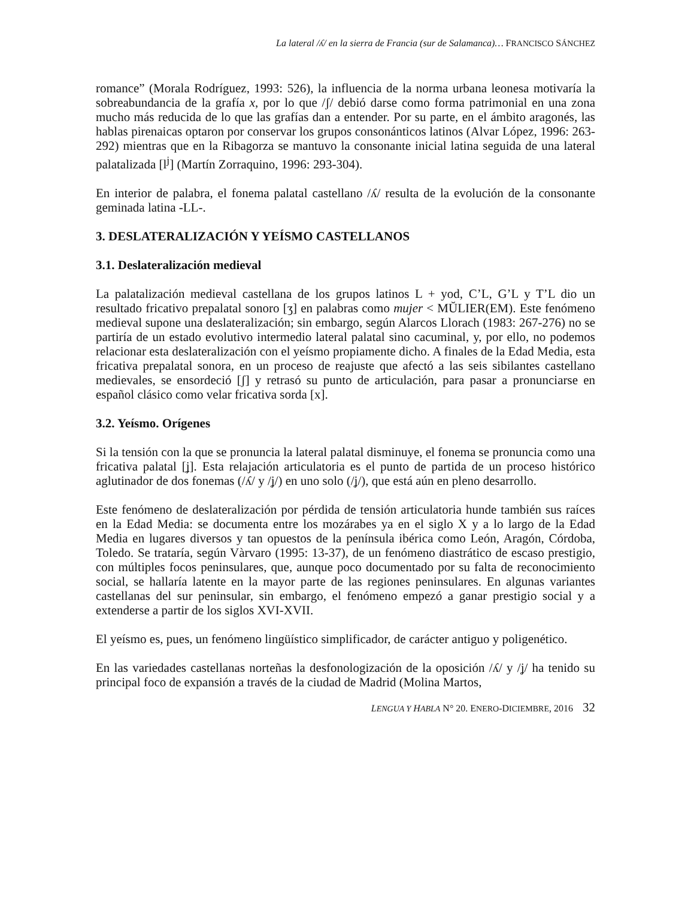La lateral /ʎ/ en la sierra de Francia (sur de Salamanca)… FRANCISCO SÁNCHEZ
romance” (Morala Rodríguez, 1993: 526), la influencia de la norma urbana leonesa motivaría la sobreabundancia de la grafía x, por lo que /ʃ/ debió darse como forma patrimonial en una zona mucho más reducida de lo que las grafías dan a entender. Por su parte, en el ámbito aragonés, las hablas pirenaicas optaron por conservar los grupos consonánticos latinos (Alvar López, 1996: 263-292) mientras que en la Ribagorza se mantuvo la consonante inicial latina seguida de una lateral palatalizada [l<sup>j</sup>] (Martín Zorraquino, 1996: 293-304).
En interior de palabra, el fonema palatal castellano /ʎ/ resulta de la evolución de la consonante geminada latina -LL-.
3. DESLATERALIZACIÓN Y YEÍSMO CASTELLANOS
3.1. Deslateralización medieval
La palatalización medieval castellana de los grupos latinos L + yod, C’L, G’L y T’L dio un resultado fricativo prepalatal sonoro [ʒ] en palabras como mujer < MŬLIER(EM). Este fenómeno medieval supone una deslateralización; sin embargo, según Alarcos Llorach (1983: 267-276) no se partiría de un estado evolutivo intermedio lateral palatal sino cacuminal, y, por ello, no podemos relacionar esta deslateralización con el yeísmo propiamente dicho. A finales de la Edad Media, esta fricativa prepalatal sonora, en un proceso de reajuste que afectó a las seis sibilantes castellano medievales, se ensordeció [ʃ] y retrasó su punto de articulación, para pasar a pronunciarse en español clásico como velar fricativa sorda [x].
3.2. Yeísmo. Orígenes
Si la tensión con la que se pronuncia la lateral palatal disminuye, el fonema se pronuncia como una fricativa palatal [ʝ]. Esta relajación articulatoria es el punto de partida de un proceso histórico aglutinador de dos fonemas (/ʎ/ y /ʝ/) en uno solo (/ʝ/), que está aún en pleno desarrollo.
Este fenómeno de deslateralización por pérdida de tensión articulatoria hunde también sus raíces en la Edad Media: se documenta entre los mozárabes ya en el siglo X y a lo largo de la Edad Media en lugares diversos y tan opuestos de la península ibérica como León, Aragón, Córdoba, Toledo. Se trataría, según Vàrvaro (1995: 13-37), de un fenómeno diastrático de escaso prestigio, con múltiples focos peninsulares, que, aunque poco documentado por su falta de reconocimiento social, se hallaría latente en la mayor parte de las regiones peninsulares. En algunas variantes castellanas del sur peninsular, sin embargo, el fenómeno empezó a ganar prestigio social y a extenderse a partir de los siglos XVI-XVII.
El yeísmo es, pues, un fenómeno lingüístico simplificador, de carácter antiguo y poligenético.
En las variedades castellanas norteñas la desfonologización de la oposición /ʎ/ y /ʝ/ ha tenido su principal foco de expansión a través de la ciudad de Madrid (Molina Martos,
LENGUA Y HABLA N° 20. ENERO-DICIEMBRE, 2016 32